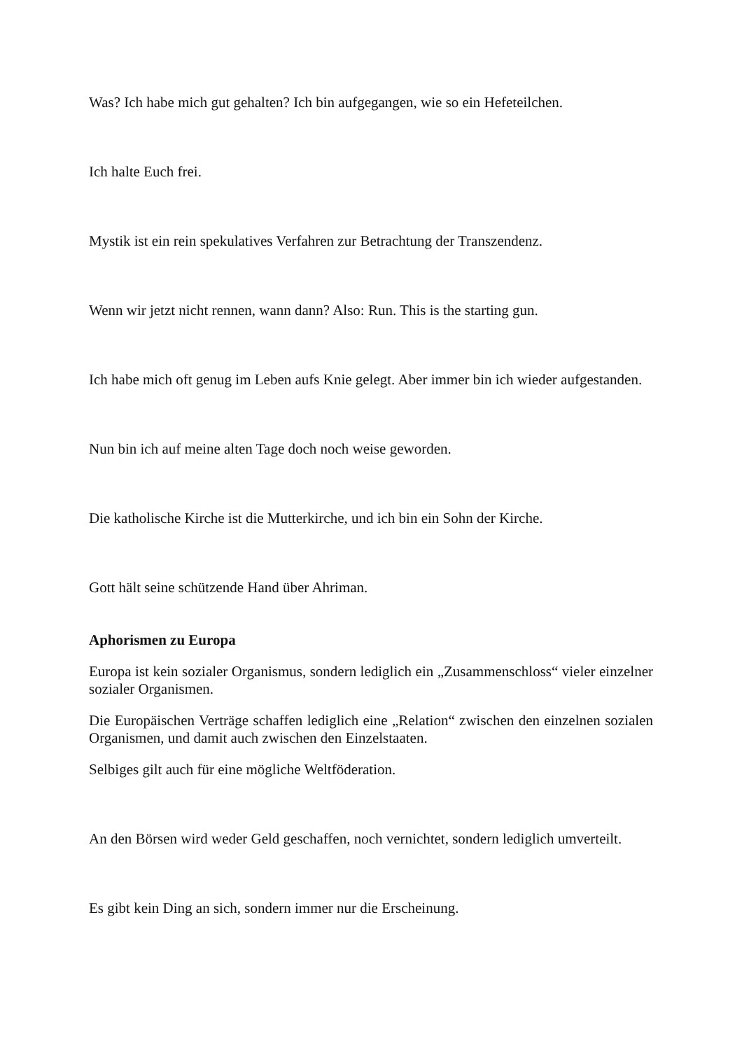Was? Ich habe mich gut gehalten? Ich bin aufgegangen, wie so ein Hefeteilchen.
Ich halte Euch frei.
Mystik ist ein rein spekulatives Verfahren zur Betrachtung der Transzendenz.
Wenn wir jetzt nicht rennen, wann dann? Also: Run. This is the starting gun.
Ich habe mich oft genug im Leben aufs Knie gelegt. Aber immer bin ich wieder aufgestanden.
Nun bin ich auf meine alten Tage doch noch weise geworden.
Die katholische Kirche ist die Mutterkirche, und ich bin ein Sohn der Kirche.
Gott hält seine schützende Hand über Ahriman.
Aphorismen zu Europa
Europa ist kein sozialer Organismus, sondern lediglich ein „Zusammenschloss“ vieler einzelner sozialer Organismen.
Die Europäischen Verträge schaffen lediglich eine „Relation“ zwischen den einzelnen sozialen Organismen, und damit auch zwischen den Einzelstaaten.
Selbiges gilt auch für eine mögliche Weltföderation.
An den Börsen wird weder Geld geschaffen, noch vernichtet, sondern lediglich umverteilt.
Es gibt kein Ding an sich, sondern immer nur die Erscheinung.